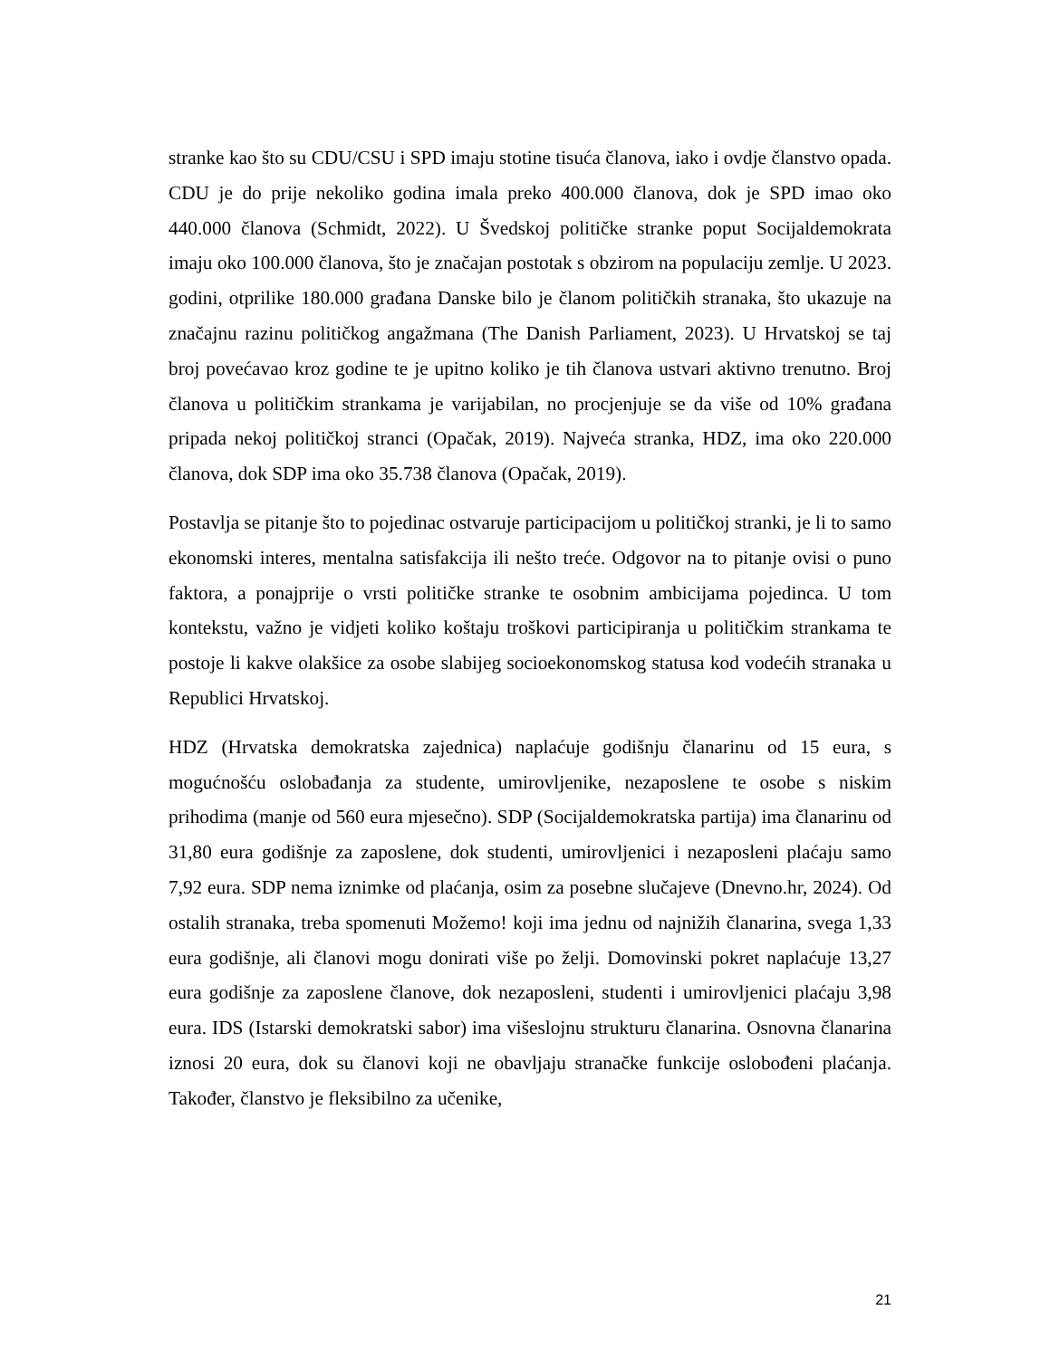stranke kao što su CDU/CSU i SPD imaju stotine tisuća članova, iako i ovdje članstvo opada. CDU je do prije nekoliko godina imala preko 400.000 članova, dok je SPD imao oko 440.000 članova (Schmidt, 2022). U Švedskoj političke stranke poput Socijaldemokrata imaju oko 100.000 članova, što je značajan postotak s obzirom na populaciju zemlje. U 2023. godini, otprilike 180.000 građana Danske bilo je članom političkih stranaka, što ukazuje na značajnu razinu političkog angažmana (The Danish Parliament, 2023). U Hrvatskoj se taj broj povećavao kroz godine te je upitno koliko je tih članova ustvari aktivno trenutno. Broj članova u političkim strankama je varijabilan, no procjenjuje se da više od 10% građana pripada nekoj političkoj stranci (Opačak, 2019). Najveća stranka, HDZ, ima oko 220.000 članova, dok SDP ima oko 35.738 članova (Opačak, 2019).
Postavlja se pitanje što to pojedinac ostvaruje participacijom u političkoj stranki, je li to samo ekonomski interes, mentalna satisfakcija ili nešto treće. Odgovor na to pitanje ovisi o puno faktora, a ponajprije o vrsti političke stranke te osobnim ambicijama pojedinca. U tom kontekstu, važno je vidjeti koliko koštaju troškovi participiranja u političkim strankama te postoje li kakve olakšice za osobe slabijeg socioekonomskog statusa kod vodećih stranaka u Republici Hrvatskoj.
HDZ (Hrvatska demokratska zajednica) naplaćuje godišnju članarinu od 15 eura, s mogućnošću oslobađanja za studente, umirovljenike, nezaposlene te osobe s niskim prihodima (manje od 560 eura mjesečno). SDP (Socijaldemokratska partija) ima članarinu od 31,80 eura godišnje za zaposlene, dok studenti, umirovljenici i nezaposleni plaćaju samo 7,92 eura. SDP nema iznimke od plaćanja, osim za posebne slučajeve (Dnevno.hr, 2024). Od ostalih stranaka, treba spomenuti Možemo! koji ima jednu od najnižih članarina, svega 1,33 eura godišnje, ali članovi mogu donirati više po želji. Domovinski pokret naplaćuje 13,27 eura godišnje za zaposlene članove, dok nezaposleni, studenti i umirovljenici plaćaju 3,98 eura. IDS (Istarski demokratski sabor) ima višeslojnu strukturu članarina. Osnovna članarina iznosi 20 eura, dok su članovi koji ne obavljaju stranačke funkcije oslobođeni plaćanja. Također, članstvo je fleksibilno za učenike,
21